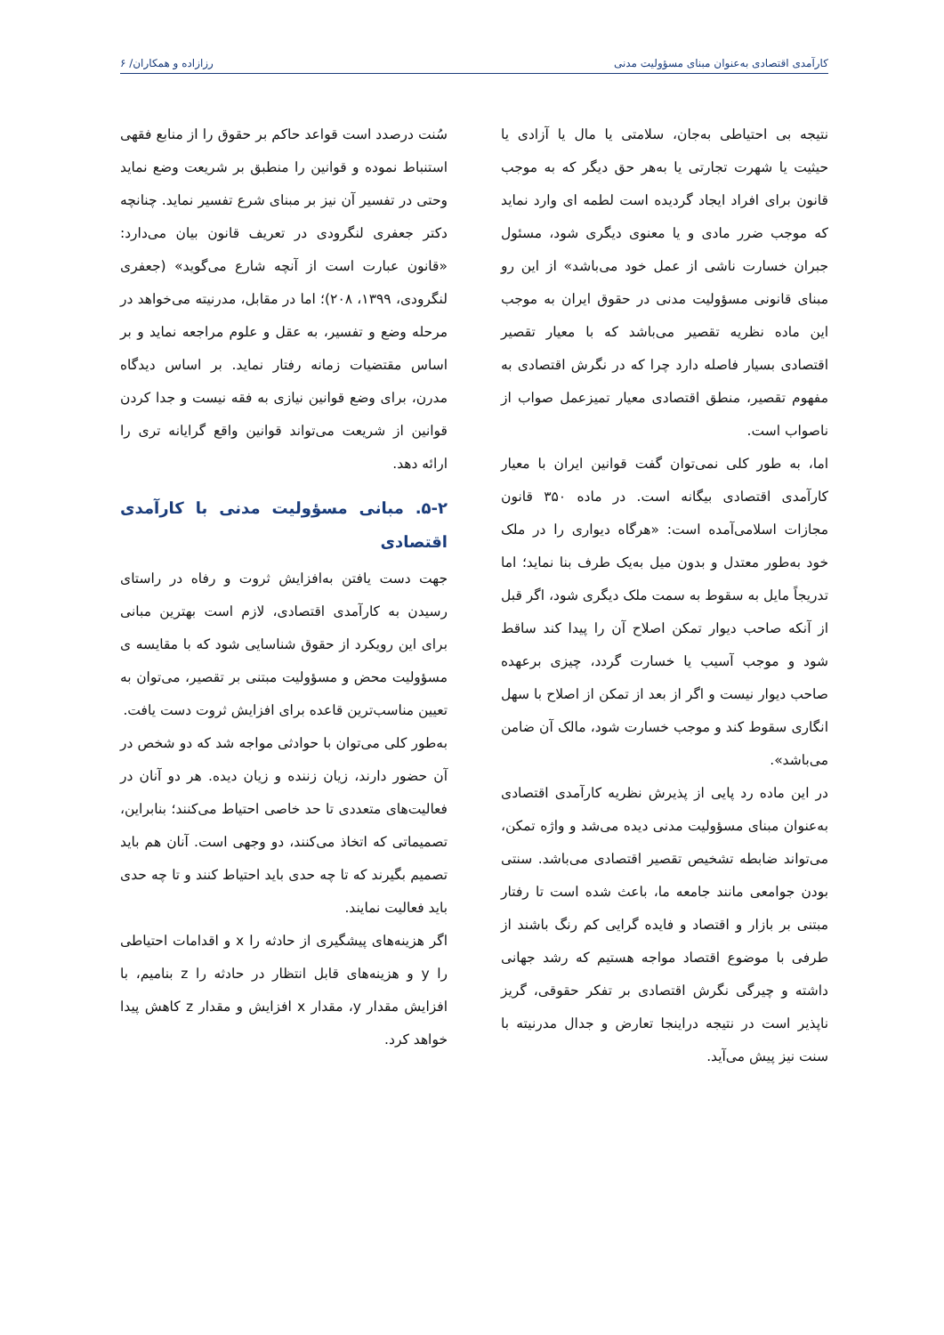کارآمدی اقتصادی به‌عنوان مبنای مسؤولیت مدنی رزازاده و همکاران/ ۶
نتیجه بی احتیاطی به‌جان، سلامتی یا مال یا آزادی یا حیثیت یا شهرت تجارتی یا به‌هر حق دیگر که به موجب قانون برای افراد ایجاد گردیده است لطمه ای وارد نماید که موجب ضرر مادی و یا معنوی دیگری شود، مسئول جبران خسارت ناشی از عمل خود می‌باشد» از این رو مبنای قانونی مسؤولیت مدنی در حقوق ایران به موجب این ماده نظریه تقصیر می‌باشد که با معیار تقصیر اقتصادی بسیار فاصله دارد چرا که در نگرش اقتصادی به مفهوم تقصیر، منطق اقتصادی معیار تمیزعمل صواب از ناصواب است.
اما، به طور کلی نمی‌توان گفت قوانین ایران با معیار کارآمدی اقتصادی بیگانه است. در ماده ۳۵۰ قانون مجازات اسلامی‌آمده است: «هرگاه دیواری را در ملک خود به‌طور معتدل و بدون میل به‌یک طرف بنا نماید؛ اما تدریجاً مایل به سقوط به سمت ملک دیگری شود، اگر قبل از آنکه صاحب دیوار تمکن اصلاح آن را پیدا کند ساقط شود و موجب آسیب یا خسارت گردد، چیزی برعهده صاحب دیوار نیست و اگر از بعد از تمکن از اصلاح با سهل انگاری سقوط کند و موجب خسارت شود، مالک آن ضامن می‌باشد».
در این ماده رد پایی از پذیرش نظریه کارآمدی اقتصادی به‌عنوان مبنای مسؤولیت مدنی دیده می‌شد و واژه تمکن، می‌تواند ضابطه تشخیص تقصیر اقتصادی می‌باشد. سنتی بودن جوامعی مانند جامعه ما، باعث شده است تا رفتار مبتنی بر بازار و اقتصاد و فایده گرایی کم رنگ باشند از طرفی با موضوع اقتصاد مواجه هستیم که رشد جهانی داشته و چیرگی نگرش اقتصادی بر تفکر حقوقی، گریز ناپذیر است در نتیجه دراینجا تعارض و جدال مدرنیته با سنت نیز پیش می‌آید.
سُنت درصدد است قواعد حاکم بر حقوق را از منابع فقهی استنباط نموده و قوانین را منطبق بر شریعت وضع نماید وحتی در تفسیر آن نیز بر مبنای شرع تفسیر نماید. چنانچه دکتر جعفری لنگرودی در تعریف قانون بیان می‌دارد: «قانون عبارت است از آنچه شارع می‌گوید» (جعفری لنگرودی، ۱۳۹۹، ۲۰۸)؛ اما در مقابل، مدرنیته می‌خواهد در مرحله وضع و تفسیر، به عقل و علوم مراجعه نماید و بر اساس مقتضیات زمانه رفتار نماید. بر اساس دیدگاه مدرن، برای وضع قوانین نیازی به فقه نیست و جدا کردن قوانین از شریعت می‌تواند قوانین واقع گرایانه تری را ارائه دهد.
۵-۲. مبانی مسؤولیت مدنی با کارآمدی اقتصادی
جهت دست یافتن به‌افزایش ثروت و رفاه در راستای رسیدن به کارآمدی اقتصادی، لازم است بهترین مبانی برای این رویکرد از حقوق شناسایی شود که با مقایسه ی مسؤولیت محض و مسؤولیت مبتنی بر تقصیر، می‌توان به تعیین مناسب‌ترین قاعده برای افزایش ثروت دست یافت.
به‌طور کلی می‌توان با حوادثی مواجه شد که دو شخص در آن حضور دارند، زیان زننده و زیان دیده. هر دو آنان در فعالیت‌های متعددی تا حد خاصی احتیاط می‌کنند؛ بنابراین، تصمیماتی که اتخاذ می‌کنند، دو وجهی است. آنان هم باید تصمیم بگیرند که تا چه حدی باید احتیاط کنند و تا چه حدی باید فعالیت نمایند.
اگر هزینه‌های پیشگیری از حادثه را x و اقدامات احتیاطی را y و هزینه‌های قابل انتظار در حادثه را z بنامیم، با افزایش مقدار y، مقدار x افزایش و مقدار z کاهش پیدا خواهد کرد.